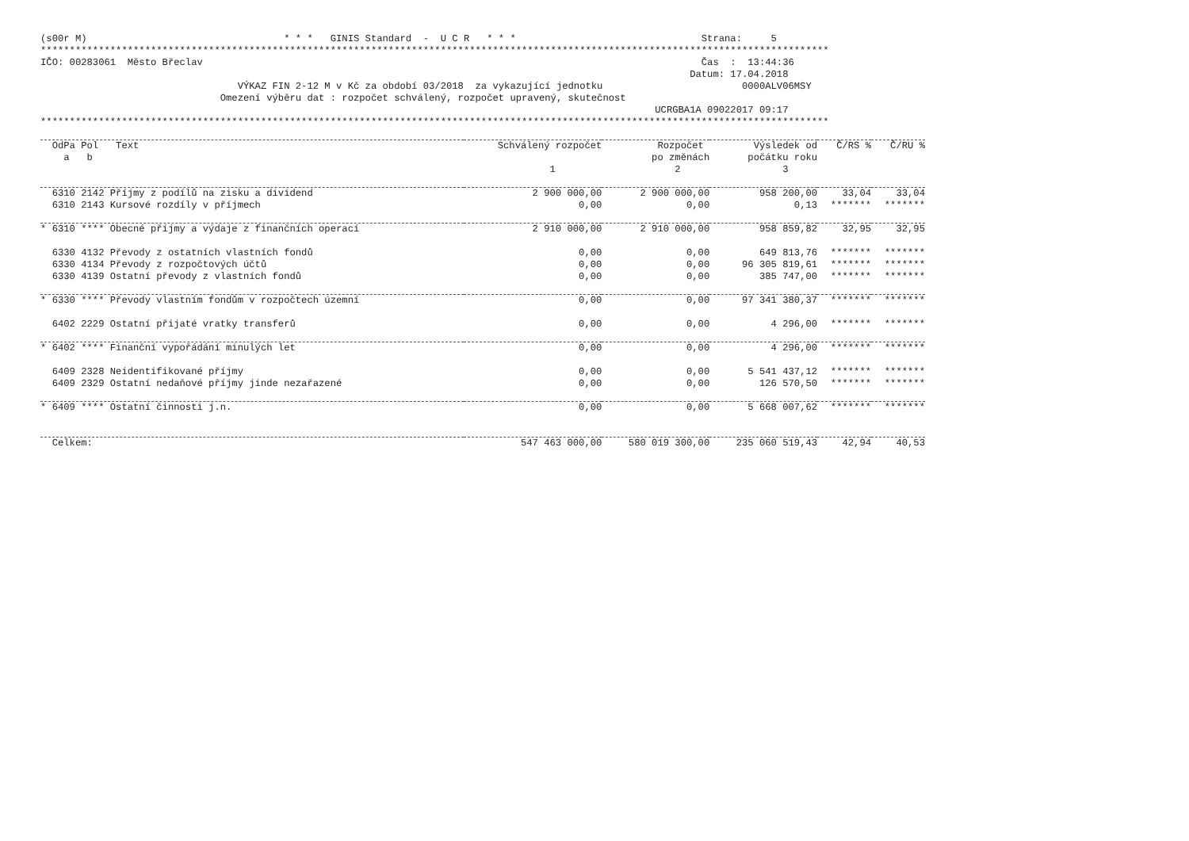(s00r M)                                  * * *   GINIS Standard  -  U C R   * * *                                Strana:     5
****************************************************************************************************************************************
IČO: 00283061  Město Břeclav                                                                                      Čas  :  13:44:36
                                                                                                                Datum: 17.04.2018
                                  VÝKAZ FIN 2-12 M v Kč za období 03/2018  za vykazující jednotku                        0000ALV06MSY
                               Omezení výběru dat : rozpočet schválený, rozpočet upravený, skutečnost
                                                                                                          UCRGBA1A 09022017 09:17
****************************************************************************************************************************************
| OdPa Pol Text a b | Schválený rozpočet 1 | Rozpočet po změnách 2 | Výsledek od počátku roku 3 | Č/RS % | Č/RU % |
| --- | --- | --- | --- | --- | --- |
| 6310 2142 Příjmy z podílů na zisku a dividend | 2 900 000,00 | 2 900 000,00 | 958 200,00 | 33,04 | 33,04 |
| 6310 2143 Kursové rozdíly v příjmech | 0,00 | 0,00 | 0,13 | ******* | ******* |
| * 6310 **** Obecné příjmy a výdaje z finančních operací | 2 910 000,00 | 2 910 000,00 | 958 859,82 | 32,95 | 32,95 |
| 6330 4132 Převody z ostatních vlastních fondů | 0,00 | 0,00 | 649 813,76 | ******* | ******* |
| 6330 4134 Převody z rozpočtových účtů | 0,00 | 0,00 | 96 305 819,61 | ******* | ******* |
| 6330 4139 Ostatní převody z vlastních fondů | 0,00 | 0,00 | 385 747,00 | ******* | ******* |
| * 6330 **** Převody vlastním fondům v rozpočtech územní | 0,00 | 0,00 | 97 341 380,37 | ******* | ******* |
| 6402 2229 Ostatní přijaté vratky transferů | 0,00 | 0,00 | 4 296,00 | ******* | ******* |
| * 6402 **** Finanční vypořádání minulých let | 0,00 | 0,00 | 4 296,00 | ******* | ******* |
| 6409 2328 Neidentifikované příjmy | 0,00 | 0,00 | 5 541 437,12 | ******* | ******* |
| 6409 2329 Ostatní nedaňové příjmy jinde nezařazené | 0,00 | 0,00 | 126 570,50 | ******* | ******* |
| * 6409 **** Ostatní činnosti j.n. | 0,00 | 0,00 | 5 668 007,62 | ******* | ******* |
| Celkem: | 547 463 000,00 | 580 019 300,00 | 235 060 519,43 | 42,94 | 40,53 |